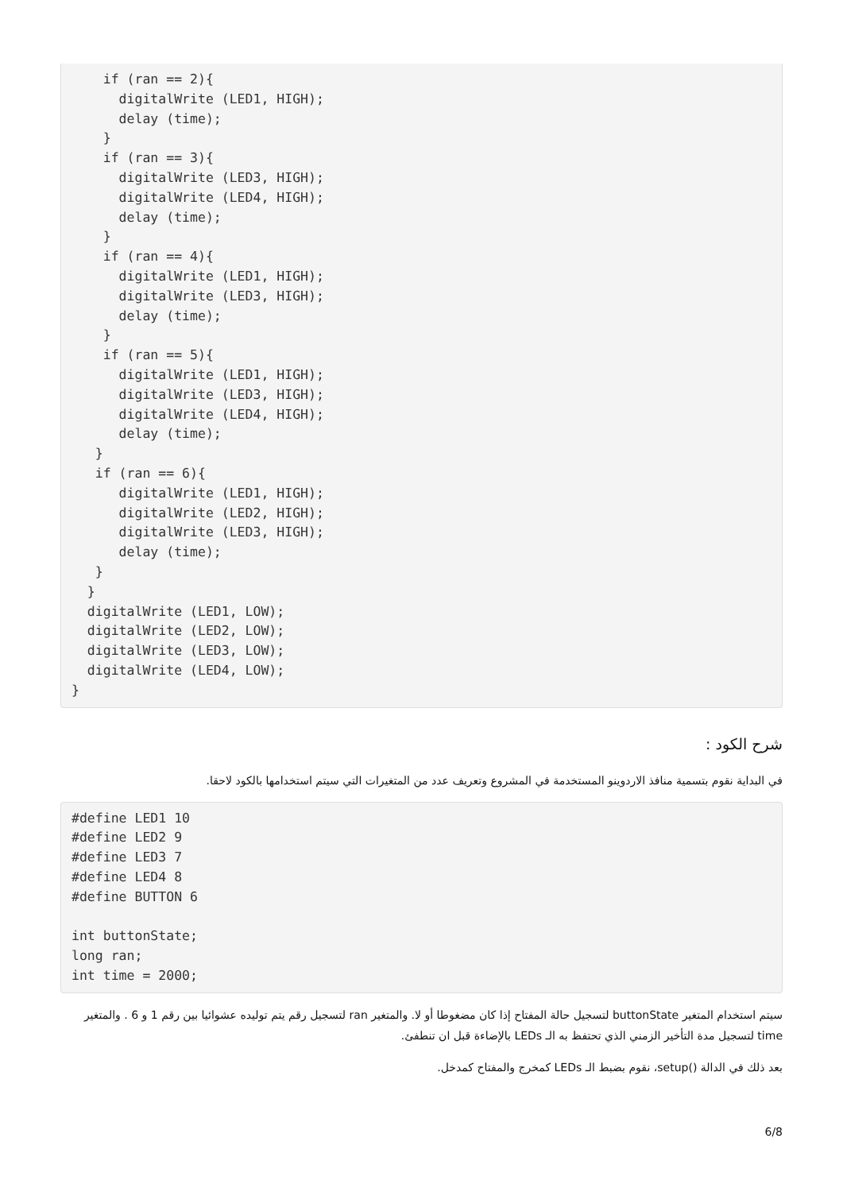if (ran == 2){
      digitalWrite (LED1, HIGH);
      delay (time);
    }
    if (ran == 3){
      digitalWrite (LED3, HIGH);
      digitalWrite (LED4, HIGH);
      delay (time);
    }
    if (ran == 4){
      digitalWrite (LED1, HIGH);
      digitalWrite (LED3, HIGH);
      delay (time);
    }
    if (ran == 5){
      digitalWrite (LED1, HIGH);
      digitalWrite (LED3, HIGH);
      digitalWrite (LED4, HIGH);
      delay (time);
   }
   if (ran == 6){
      digitalWrite (LED1, HIGH);
      digitalWrite (LED2, HIGH);
      digitalWrite (LED3, HIGH);
      delay (time);
   }
  }
  digitalWrite (LED1, LOW);
  digitalWrite (LED2, LOW);
  digitalWrite (LED3, LOW);
  digitalWrite (LED4, LOW);
}
شرح الكود :
في البداية نقوم بتسمية منافذ الاردوينو المستخدمة في المشروع وتعريف عدد من المتغيرات التي سيتم استخدامها بالكود لاحقا.
#define LED1 10
#define LED2 9
#define LED3 7
#define LED4 8
#define BUTTON 6

int buttonState;
long ran;
int time = 2000;
سيتم استخدام المتغير buttonState لتسجيل حالة المفتاح إذا كان مضغوطا أو لا. والمتغير ran لتسجيل رقم يتم توليده عشوائيا بين رقم 1 و 6 . والمتغير time لتسجيل مدة التأخير الزمني الذي تحتفظ به الـ LEDs بالإضاءة قبل ان تنطفئ.
بعد ذلك في الدالة ()setup، نقوم بضبط الـ LEDs كمخرج والمفتاح كمدخل.
6/8